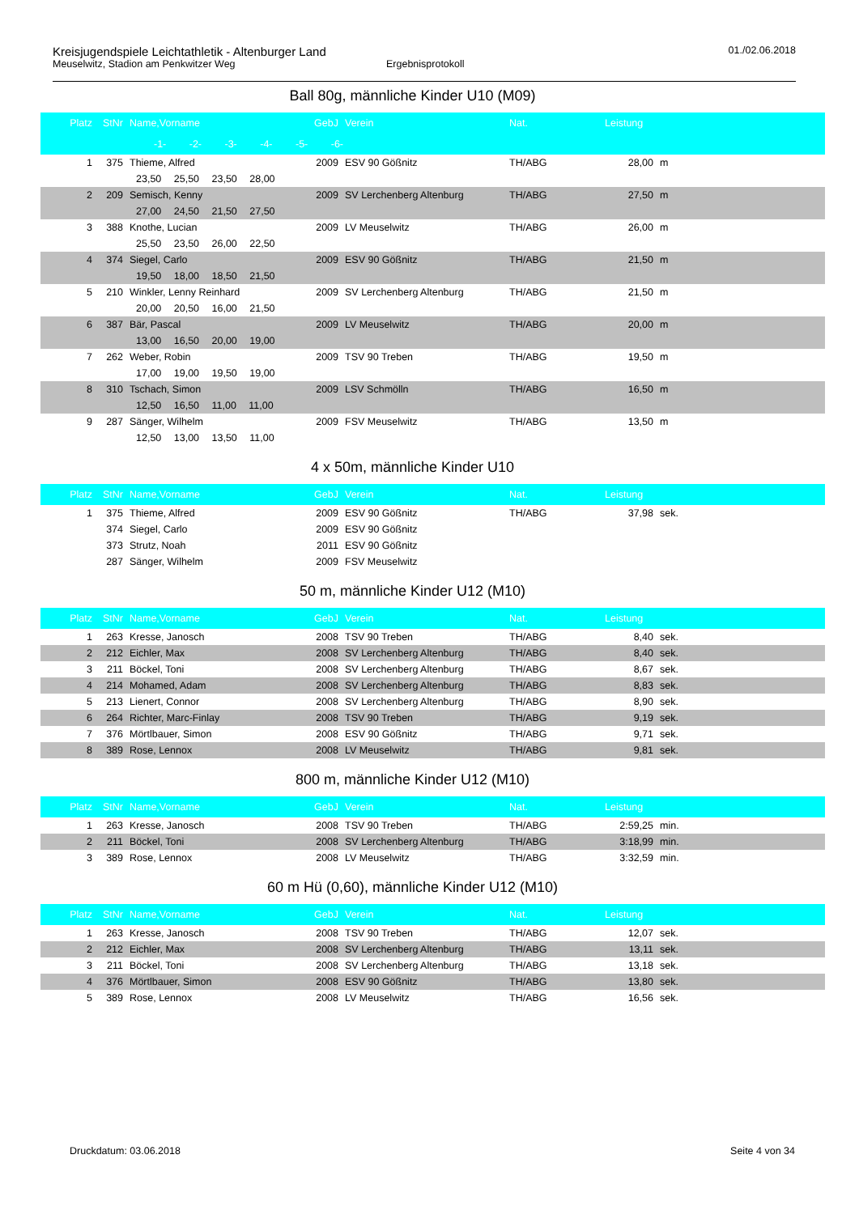Kreisjugendspiele Leichtathletik - Altenburger Land 01./02.06.2018
Meuselwitz, Stadion am Penkwitzer Weg Ergebnisprotokoll
Ball 80g, männliche Kinder U10 (M09)
| Platz | StNr | Name,Vorname | GebJ | Verein | Nat. | Leistung | |
| --- | --- | --- | --- | --- | --- | --- | --- |
| -1- -2- -3- -4- -5- -6- | | | | | | | |
| 1 | 375 | Thieme, Alfred | 2009 | ESV 90 Gößnitz | TH/ABG | 28,00 | m |
| | | 23,50 25,50 23,50 28,00 | | | | | |
| 2 | 209 | Semisch, Kenny | 2009 | SV Lerchenberg Altenburg | TH/ABG | 27,50 | m |
| | | 27,00 24,50 21,50 27,50 | | | | | |
| 3 | 388 | Knothe, Lucian | 2009 | LV Meuselwitz | TH/ABG | 26,00 | m |
| | | 25,50 23,50 26,00 22,50 | | | | | |
| 4 | 374 | Siegel, Carlo | 2009 | ESV 90 Gößnitz | TH/ABG | 21,50 | m |
| | | 19,50 18,00 18,50 21,50 | | | | | |
| 5 | 210 | Winkler, Lenny Reinhard | 2009 | SV Lerchenberg Altenburg | TH/ABG | 21,50 | m |
| | | 20,00 20,50 16,00 21,50 | | | | | |
| 6 | 387 | Bär, Pascal | 2009 | LV Meuselwitz | TH/ABG | 20,00 | m |
| | | 13,00 16,50 20,00 19,00 | | | | | |
| 7 | 262 | Weber, Robin | 2009 | TSV 90 Treben | TH/ABG | 19,50 | m |
| | | 17,00 19,00 19,50 19,00 | | | | | |
| 8 | 310 | Tschach, Simon | 2009 | LSV Schmölln | TH/ABG | 16,50 | m |
| | | 12,50 16,50 11,00 11,00 | | | | | |
| 9 | 287 | Sänger, Wilhelm | 2009 | FSV Meuselwitz | TH/ABG | 13,50 | m |
| | | 12,50 13,00 13,50 11,00 | | | | | |
4 x 50m, männliche Kinder U10
| Platz | StNr | Name,Vorname | GebJ | Verein | Nat. | Leistung | |
| --- | --- | --- | --- | --- | --- | --- | --- |
| 1 | 375 | Thieme, Alfred | 2009 | ESV 90 Gößnitz | TH/ABG | 37,98 | sek. |
| | 374 | Siegel, Carlo | 2009 | ESV 90 Gößnitz | | | |
| | 373 | Strutz, Noah | 2011 | ESV 90 Gößnitz | | | |
| | 287 | Sänger, Wilhelm | 2009 | FSV Meuselwitz | | | |
50 m, männliche Kinder U12 (M10)
| Platz | StNr | Name,Vorname | GebJ | Verein | Nat. | Leistung | |
| --- | --- | --- | --- | --- | --- | --- | --- |
| 1 | 263 | Kresse, Janosch | 2008 | TSV 90 Treben | TH/ABG | 8,40 | sek. |
| 2 | 212 | Eichler, Max | 2008 | SV Lerchenberg Altenburg | TH/ABG | 8,40 | sek. |
| 3 | 211 | Böckel, Toni | 2008 | SV Lerchenberg Altenburg | TH/ABG | 8,67 | sek. |
| 4 | 214 | Mohamed, Adam | 2008 | SV Lerchenberg Altenburg | TH/ABG | 8,83 | sek. |
| 5 | 213 | Lienert, Connor | 2008 | SV Lerchenberg Altenburg | TH/ABG | 8,90 | sek. |
| 6 | 264 | Richter, Marc-Finlay | 2008 | TSV 90 Treben | TH/ABG | 9,19 | sek. |
| 7 | 376 | Mörtlbauer, Simon | 2008 | ESV 90 Gößnitz | TH/ABG | 9,71 | sek. |
| 8 | 389 | Rose, Lennox | 2008 | LV Meuselwitz | TH/ABG | 9,81 | sek. |
800 m, männliche Kinder U12 (M10)
| Platz | StNr | Name,Vorname | GebJ | Verein | Nat. | Leistung | |
| --- | --- | --- | --- | --- | --- | --- | --- |
| 1 | 263 | Kresse, Janosch | 2008 | TSV 90 Treben | TH/ABG | 2:59,25 | min. |
| 2 | 211 | Böckel, Toni | 2008 | SV Lerchenberg Altenburg | TH/ABG | 3:18,99 | min. |
| 3 | 389 | Rose, Lennox | 2008 | LV Meuselwitz | TH/ABG | 3:32,59 | min. |
60 m Hü (0,60), männliche Kinder U12 (M10)
| Platz | StNr | Name,Vorname | GebJ | Verein | Nat. | Leistung | |
| --- | --- | --- | --- | --- | --- | --- | --- |
| 1 | 263 | Kresse, Janosch | 2008 | TSV 90 Treben | TH/ABG | 12,07 | sek. |
| 2 | 212 | Eichler, Max | 2008 | SV Lerchenberg Altenburg | TH/ABG | 13,11 | sek. |
| 3 | 211 | Böckel, Toni | 2008 | SV Lerchenberg Altenburg | TH/ABG | 13,18 | sek. |
| 4 | 376 | Mörtlbauer, Simon | 2008 | ESV 90 Gößnitz | TH/ABG | 13,80 | sek. |
| 5 | 389 | Rose, Lennox | 2008 | LV Meuselwitz | TH/ABG | 16,56 | sek. |
Druckdatum: 03.06.2018 Seite 4 von 34